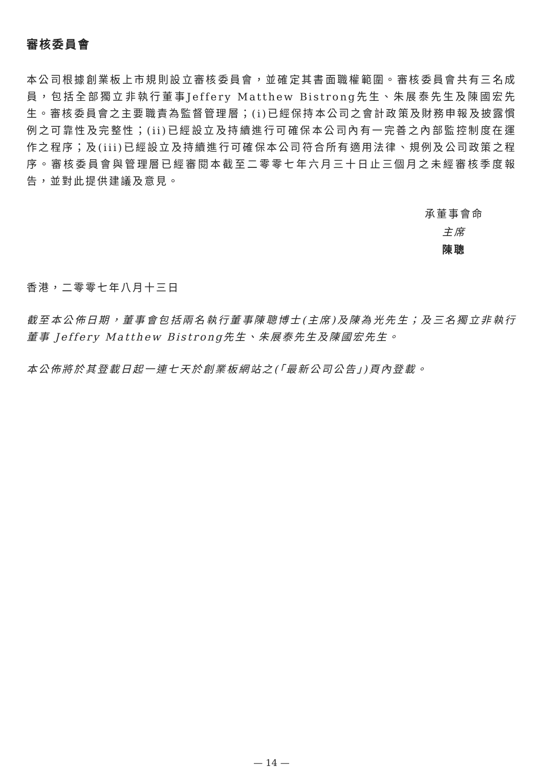審核委員會
本公司根據創業板上市規則設立審核委員會，並確定其書面職權範圍。審核委員會共有三名成員，包括全部獨立非執行董事Jeffery Matthew Bistrong先生、朱展泰先生及陳國宏先生。審核委員會之主要職責為監督管理層；(i)已經保持本公司之會計政策及財務申報及披露慣例之可靠性及完整性；(ii)已經設立及持續進行可確保本公司內有一完善之內部監控制度在運作之程序；及(iii)已經設立及持續進行可確保本公司符合所有適用法律、規例及公司政策之程序。審核委員會與管理層已經審閱本截至二零零七年六月三十日止三個月之未經審核季度報告，並對此提供建議及意見。
承董事會命
主席
陳聰
香港，二零零七年八月十三日
截至本公佈日期，董事會包括兩名執行董事陳聰博士(主席)及陳為光先生；及三名獨立非執行董事 Jeffery Matthew Bistrong先生、朱展泰先生及陳國宏先生。
本公佈將於其登載日起一連七天於創業板網站之(「最新公司公告」)頁內登載。
— 14 —